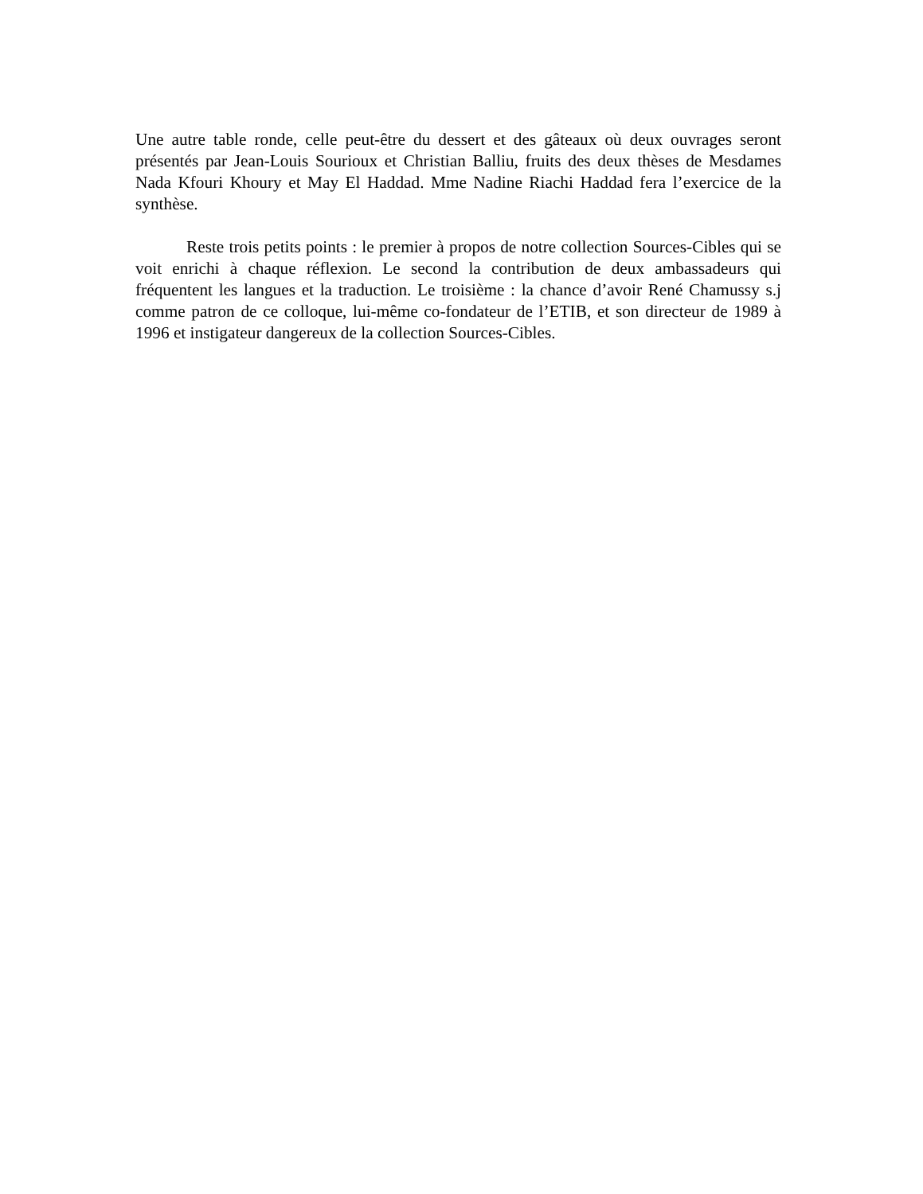Une autre table ronde, celle peut-être du dessert et des gâteaux où deux ouvrages seront présentés par Jean-Louis Sourioux et Christian Balliu, fruits des deux thèses de Mesdames Nada Kfouri Khoury et May El Haddad. Mme Nadine Riachi Haddad fera l’exercice de la synthèse.
Reste trois petits points : le premier à propos de notre collection Sources-Cibles qui se voit enrichi à chaque réflexion. Le second la contribution de deux ambassadeurs qui fréquentent les langues et la traduction. Le troisième : la chance d’avoir René Chamussy s.j comme patron de ce colloque, lui-même co-fondateur de l’ETIB, et son directeur de 1989 à 1996 et instigateur dangereux de la collection Sources-Cibles.